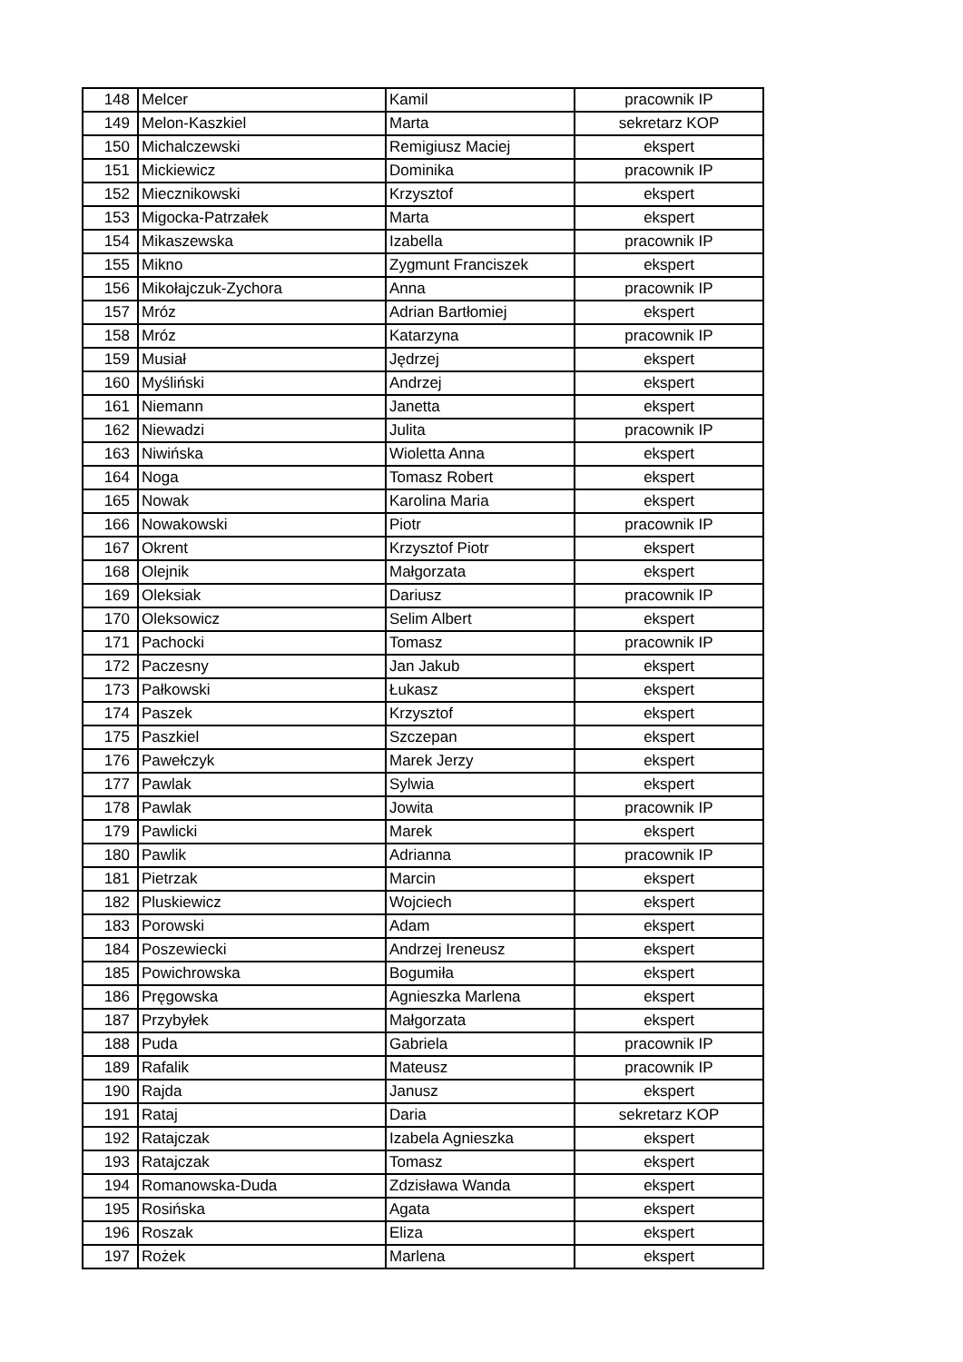| 148 | Melcer | Kamil | pracownik IP |
| 149 | Melon-Kaszkiel | Marta | sekretarz KOP |
| 150 | Michalczewski | Remigiusz Maciej | ekspert |
| 151 | Mickiewicz | Dominika | pracownik IP |
| 152 | Miecznikowski | Krzysztof | ekspert |
| 153 | Migocka-Patrzałek | Marta | ekspert |
| 154 | Mikaszewska | Izabella | pracownik IP |
| 155 | Mikno | Zygmunt Franciszek | ekspert |
| 156 | Mikołajczuk-Zychora | Anna | pracownik IP |
| 157 | Mróz | Adrian Bartłomiej | ekspert |
| 158 | Mróz | Katarzyna | pracownik IP |
| 159 | Musiał | Jędrzej | ekspert |
| 160 | Myśliński | Andrzej | ekspert |
| 161 | Niemann | Janetta | ekspert |
| 162 | Niewadzi | Julita | pracownik IP |
| 163 | Niwińska | Wioletta Anna | ekspert |
| 164 | Noga | Tomasz Robert | ekspert |
| 165 | Nowak | Karolina Maria | ekspert |
| 166 | Nowakowski | Piotr | pracownik IP |
| 167 | Okrent | Krzysztof Piotr | ekspert |
| 168 | Olejnik | Małgorzata | ekspert |
| 169 | Oleksiak | Dariusz | pracownik IP |
| 170 | Oleksowicz | Selim Albert | ekspert |
| 171 | Pachocki | Tomasz | pracownik IP |
| 172 | Paczesny | Jan Jakub | ekspert |
| 173 | Pałkowski | Łukasz | ekspert |
| 174 | Paszek | Krzysztof | ekspert |
| 175 | Paszkiel | Szczepan | ekspert |
| 176 | Pawełczyk | Marek Jerzy | ekspert |
| 177 | Pawlak | Sylwia | ekspert |
| 178 | Pawlak | Jowita | pracownik IP |
| 179 | Pawlicki | Marek | ekspert |
| 180 | Pawlik | Adrianna | pracownik IP |
| 181 | Pietrzak | Marcin | ekspert |
| 182 | Pluskiewicz | Wojciech | ekspert |
| 183 | Porowski | Adam | ekspert |
| 184 | Poszewiecki | Andrzej Ireneusz | ekspert |
| 185 | Powichrowska | Bogumiła | ekspert |
| 186 | Pręgowska | Agnieszka Marlena | ekspert |
| 187 | Przybyłek | Małgorzata | ekspert |
| 188 | Puda | Gabriela | pracownik IP |
| 189 | Rafalik | Mateusz | pracownik IP |
| 190 | Rajda | Janusz | ekspert |
| 191 | Rataj | Daria | sekretarz KOP |
| 192 | Ratajczak | Izabela Agnieszka | ekspert |
| 193 | Ratajczak | Tomasz | ekspert |
| 194 | Romanowska-Duda | Zdzisława Wanda | ekspert |
| 195 | Rosińska | Agata | ekspert |
| 196 | Roszak | Eliza | ekspert |
| 197 | Rożek | Marlena | ekspert |